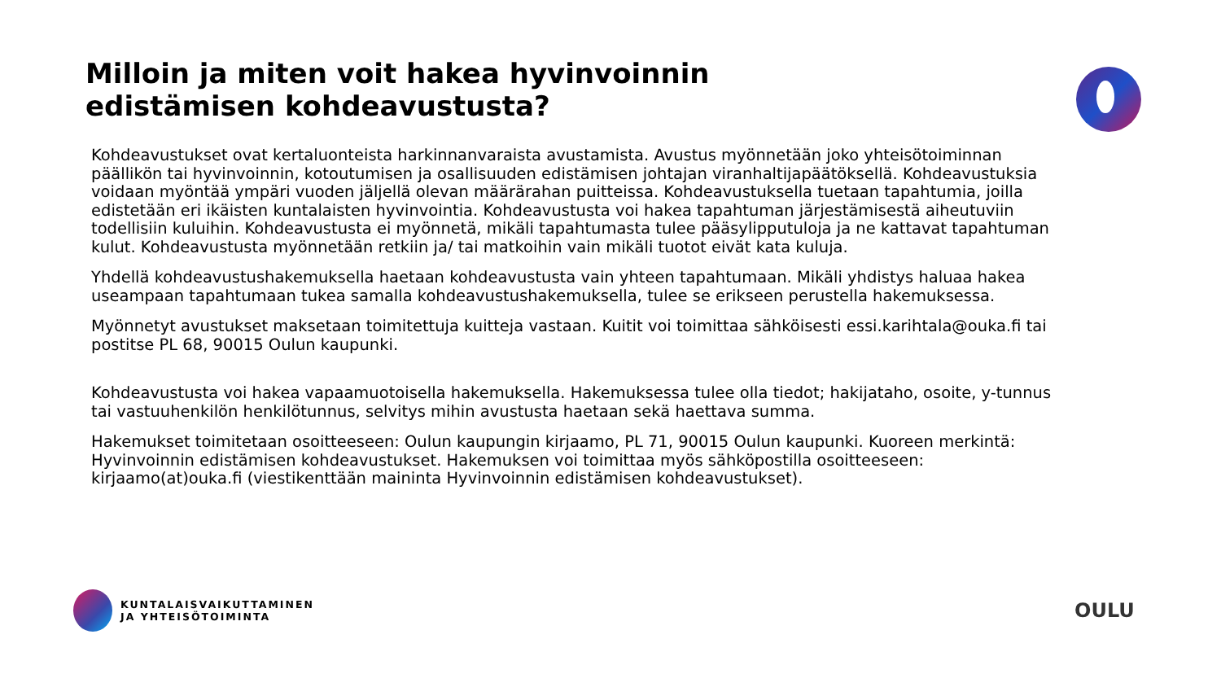Milloin ja miten voit hakea hyvinvoinnin edistämisen kohdeavustusta?
Kohdeavustukset ovat kertaluonteista harkinnanvaraista avustamista. Avustus myönnetään joko yhteisötoiminnan päällikön tai hyvinvoinnin, kotoutumisen ja osallisuuden edistämisen johtajan viranhaltijapäätöksellä. Kohdeavustuksia voidaan myöntää ympäri vuoden jäljellä olevan määrärahan puitteissa. Kohdeavustuksella tuetaan tapahtumia, joilla edistetään eri ikäisten kuntalaisten hyvinvointia. Kohdeavustusta voi hakea tapahtuman järjestämisestä aiheutuviin todellisiin kuluihin. Kohdeavustusta ei myönnetä, mikäli tapahtumasta tulee pääsylipputuloja ja ne kattavat tapahtuman kulut. Kohdeavustusta myönnetään retkiin ja/ tai matkoihin vain mikäli tuotot eivät kata kuluja.
Yhdellä kohdeavustushakemuksella haetaan kohdeavustusta vain yhteen tapahtumaan. Mikäli yhdistys haluaa hakea useampaan tapahtumaan tukea samalla kohdeavustushakemuksella, tulee se erikseen perustella hakemuksessa.
Myönnetyt avustukset maksetaan toimitettuja kuitteja vastaan. Kuitit voi toimittaa sähköisesti essi.karihtala@ouka.fi tai postitse PL 68, 90015 Oulun kaupunki.
Kohdeavustusta voi hakea vapaamuotoisella hakemuksella. Hakemuksessa tulee olla tiedot; hakijataho, osoite, y-tunnus tai vastuuhenkilön henkilötunnus, selvitys mihin avustusta haetaan sekä haettava summa.
Hakemukset toimitetaan osoitteeseen: Oulun kaupungin kirjaamo, PL 71, 90015 Oulun kaupunki. Kuoreen merkintä: Hyvinvoinnin edistämisen kohdeavustukset. Hakemuksen voi toimittaa myös sähköpostilla osoitteeseen: kirjaamo(at)ouka.fi (viestikenttään maininta Hyvinvoinnin edistämisen kohdeavustukset).
KUNTALAISVAIKUTTAMINEN
JA YHTEISÖTOIMINTA
OULU